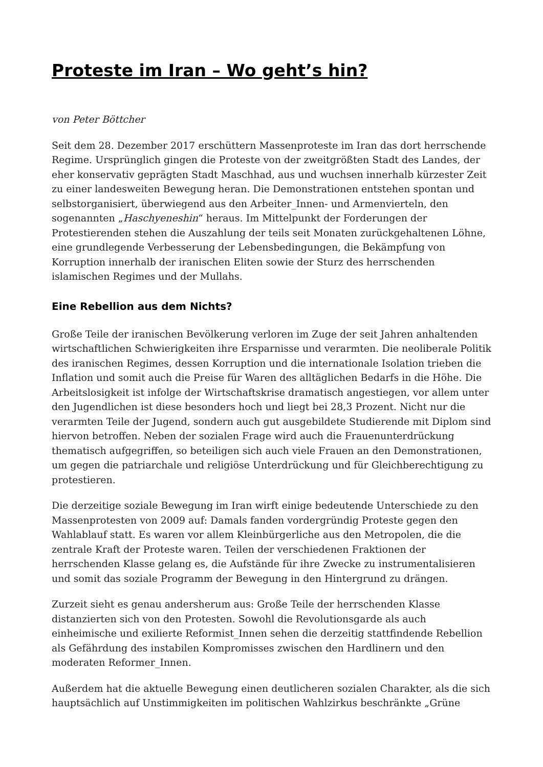Proteste im Iran – Wo geht’s hin?
von Peter Böttcher
Seit dem 28. Dezember 2017 erschüttern Massenproteste im Iran das dort herrschende Regime. Ursprünglich gingen die Proteste von der zweitgrößten Stadt des Landes, der eher konservativ geprägten Stadt Maschhad, aus und wuchsen innerhalb kürzester Zeit zu einer landesweiten Bewegung heran. Die Demonstrationen entstehen spontan und selbstorganisiert, überwiegend aus den Arbeiter_Innen- und Armenvierteln, den sogenannten „Haschyeneshin“ heraus. Im Mittelpunkt der Forderungen der Protestierenden stehen die Auszahlung der teils seit Monaten zurückgehaltenen Löhne, eine grundlegende Verbesserung der Lebensbedingungen, die Bekämpfung von Korruption innerhalb der iranischen Eliten sowie der Sturz des herrschenden islamischen Regimes und der Mullahs.
Eine Rebellion aus dem Nichts?
Große Teile der iranischen Bevölkerung verloren im Zuge der seit Jahren anhaltenden wirtschaftlichen Schwierigkeiten ihre Ersparnisse und verarmten. Die neoliberale Politik des iranischen Regimes, dessen Korruption und die internationale Isolation trieben die Inflation und somit auch die Preise für Waren des alltäglichen Bedarfs in die Höhe. Die Arbeitslosigkeit ist infolge der Wirtschaftskrise dramatisch angestiegen, vor allem unter den Jugendlichen ist diese besonders hoch und liegt bei 28,3 Prozent. Nicht nur die verarmten Teile der Jugend, sondern auch gut ausgebildete Studierende mit Diplom sind hiervon betroffen. Neben der sozialen Frage wird auch die Frauenunterdrückung thematisch aufgegriffen, so beteiligen sich auch viele Frauen an den Demonstrationen, um gegen die patriarchale und religiöse Unterdrückung und für Gleichberechtigung zu protestieren.
Die derzeitige soziale Bewegung im Iran wirft einige bedeutende Unterschiede zu den Massenprotesten von 2009 auf: Damals fanden vordergründig Proteste gegen den Wahlablauf statt. Es waren vor allem Kleinbürgerliche aus den Metropolen, die die zentrale Kraft der Proteste waren. Teilen der verschiedenen Fraktionen der herrschenden Klasse gelang es, die Aufstände für ihre Zwecke zu instrumentalisieren und somit das soziale Programm der Bewegung in den Hintergrund zu drängen.
Zurzeit sieht es genau andersherum aus: Große Teile der herrschenden Klasse distanzierten sich von den Protesten. Sowohl die Revolutionsgarde als auch einheimische und exilierte Reformist_Innen sehen die derzeitig stattfindende Rebellion als Gefährdung des instabilen Kompromisses zwischen den Hardlinern und den moderaten Reformer_Innen.
Außerdem hat die aktuelle Bewegung einen deutlicheren sozialen Charakter, als die sich hauptsächlich auf Unstimmigkeiten im politischen Wahlzirkus beschränkte „Grüne